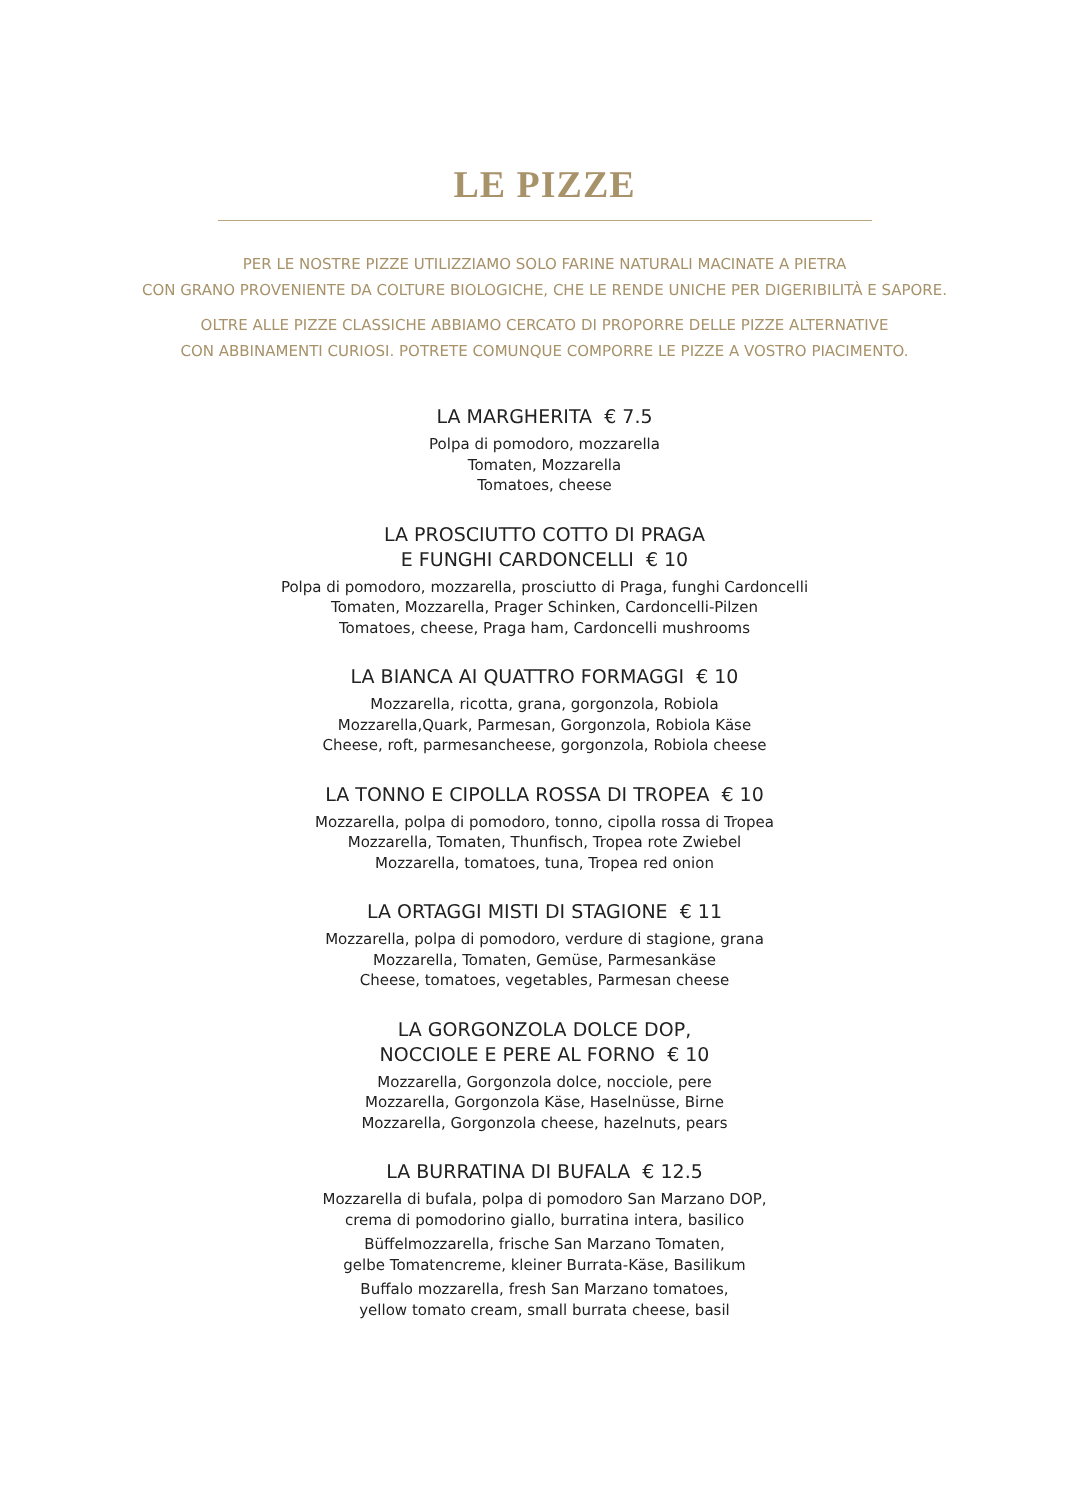LE PIZZE
PER LE NOSTRE PIZZE UTILIZZIAMO SOLO FARINE NATURALI MACINATE A PIETRA
CON GRANO PROVENIENTE DA COLTURE BIOLOGICHE, CHE LE RENDE UNICHE PER DIGERIBILITÀ E SAPORE.
OLTRE ALLE PIZZE CLASSICHE ABBIAMO CERCATO DI PROPORRE DELLE PIZZE ALTERNATIVE
CON ABBINAMENTI CURIOSI. POTRETE COMUNQUE COMPORRE LE PIZZE A VOSTRO PIACIMENTO.
LA MARGHERITA € 7.5
Polpa di pomodoro, mozzarella
Tomaten, Mozzarella
Tomatoes, cheese
LA PROSCIUTTO COTTO DI PRAGA
E FUNGHI CARDONCELLI € 10
Polpa di pomodoro, mozzarella, prosciutto di Praga, funghi Cardoncelli
Tomaten, Mozzarella, Prager Schinken, Cardoncelli-Pilzen
Tomatoes, cheese, Praga ham, Cardoncelli mushrooms
LA BIANCA AI QUATTRO FORMAGGI € 10
Mozzarella, ricotta, grana, gorgonzola, Robiola
Mozzarella,Quark, Parmesan, Gorgonzola, Robiola Käse
Cheese, roft, parmesancheese, gorgonzola, Robiola cheese
LA TONNO E CIPOLLA ROSSA DI TROPEA € 10
Mozzarella, polpa di pomodoro, tonno, cipolla rossa di Tropea
Mozzarella, Tomaten, Thunfisch, Tropea rote Zwiebel
Mozzarella, tomatoes, tuna, Tropea red onion
LA ORTAGGI MISTI DI STAGIONE € 11
Mozzarella, polpa di pomodoro, verdure di stagione, grana
Mozzarella, Tomaten, Gemüse, Parmesankäse
Cheese, tomatoes, vegetables, Parmesan cheese
LA GORGONZOLA DOLCE DOP,
NOCCIOLE E PERE AL FORNO € 10
Mozzarella, Gorgonzola dolce, nocciole, pere
Mozzarella, Gorgonzola Käse, Haselnüsse, Birne
Mozzarella, Gorgonzola cheese, hazelnuts, pears
LA BURRATINA DI BUFALA € 12.5
Mozzarella di bufala, polpa di pomodoro San Marzano DOP,
crema di pomodorino giallo, burratina intera, basilico
Büffelmozzarella, frische San Marzano Tomaten,
gelbe Tomatencreme, kleiner Burrata-Käse, Basilikum
Buffalo mozzarella, fresh San Marzano tomatoes,
yellow tomato cream, small burrata cheese, basil